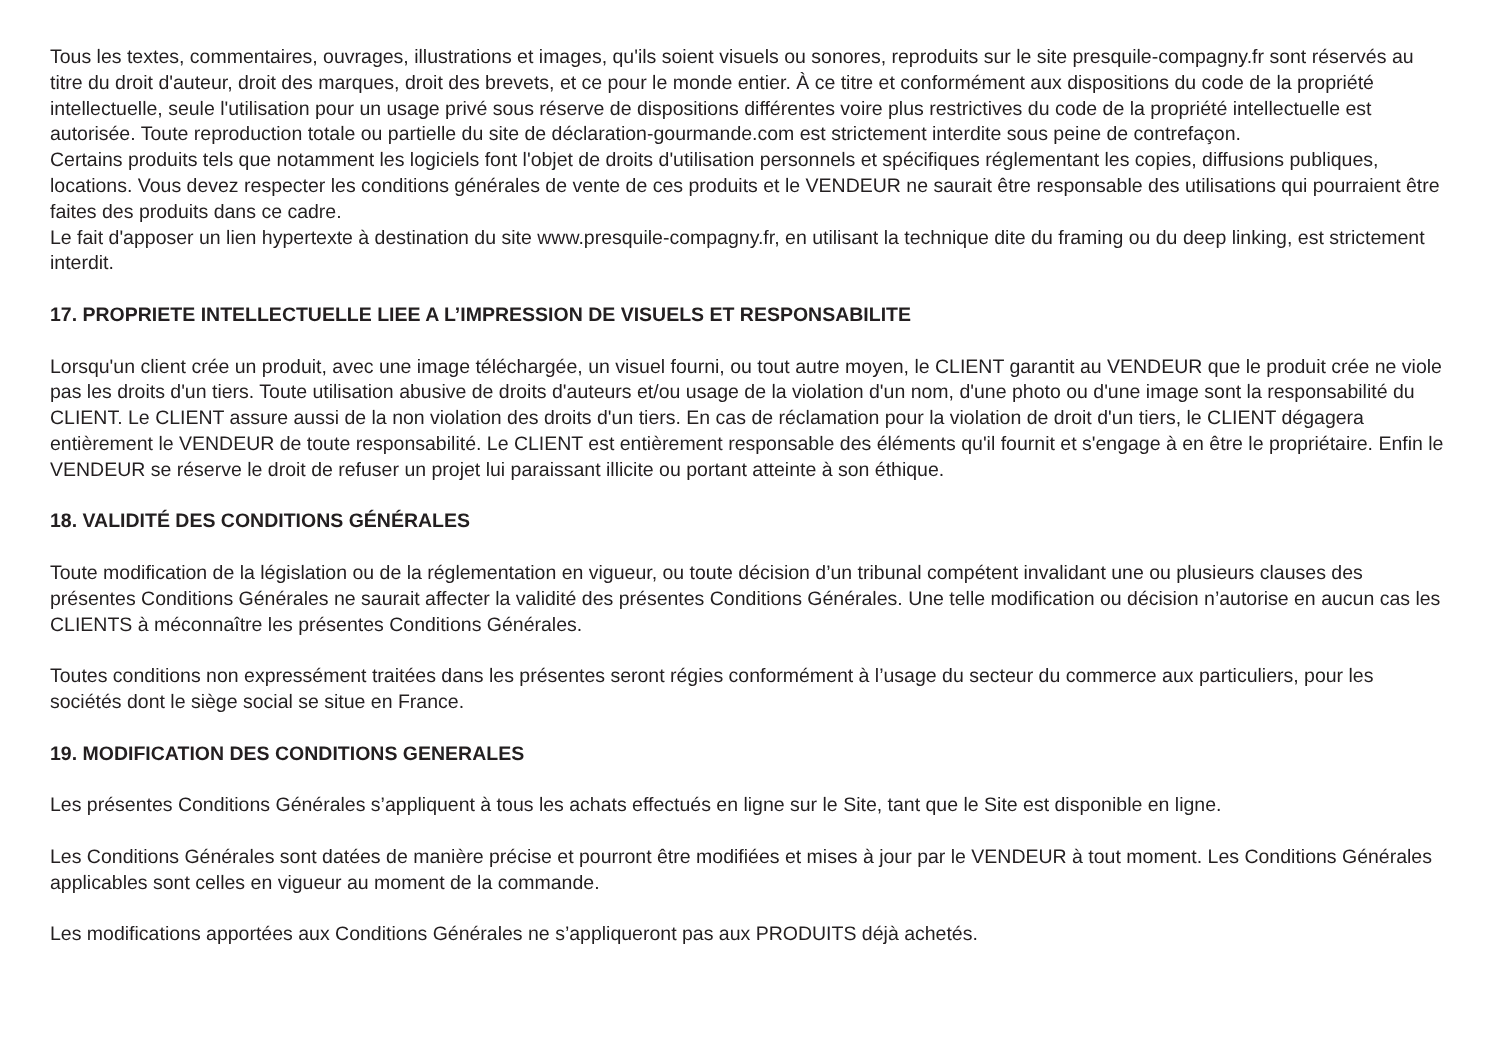Tous les textes, commentaires, ouvrages, illustrations et images, qu'ils soient visuels ou sonores, reproduits sur le site presquile-compagny.fr sont réservés au titre du droit d'auteur, droit des marques, droit des brevets, et ce pour le monde entier. À ce titre et conformément aux dispositions du code de la propriété intellectuelle, seule l'utilisation pour un usage privé sous réserve de dispositions différentes voire plus restrictives du code de la propriété intellectuelle est autorisée. Toute reproduction totale ou partielle du site de déclaration-gourmande.com est strictement interdite sous peine de contrefaçon.
Certains produits tels que notamment les logiciels font l'objet de droits d'utilisation personnels et spécifiques réglementant les copies, diffusions publiques, locations. Vous devez respecter les conditions générales de vente de ces produits et le VENDEUR ne saurait être responsable des utilisations qui pourraient être faites des produits dans ce cadre.
Le fait d'apposer un lien hypertexte à destination du site www.presquile-compagny.fr, en utilisant la technique dite du framing ou du deep linking, est strictement interdit.
17. PROPRIETE INTELLECTUELLE LIEE A L’IMPRESSION DE VISUELS ET RESPONSABILITE
Lorsqu'un client crée un produit, avec une image téléchargée, un visuel fourni, ou tout autre moyen, le CLIENT garantit au VENDEUR que le produit crée ne viole pas les droits d'un tiers. Toute utilisation abusive de droits d'auteurs et/ou usage de la violation d'un nom, d'une photo ou d'une image sont la responsabilité du CLIENT. Le CLIENT assure aussi de la non violation des droits d'un tiers. En cas de réclamation pour la violation de droit d'un tiers, le CLIENT dégagera entièrement le VENDEUR de toute responsabilité. Le CLIENT est entièrement responsable des éléments qu'il fournit et s'engage à en être le propriétaire. Enfin le VENDEUR se réserve le droit de refuser un projet lui paraissant illicite ou portant atteinte à son éthique.
18. VALIDITÉ DES CONDITIONS GÉNÉRALES
Toute modification de la législation ou de la réglementation en vigueur, ou toute décision d’un tribunal compétent invalidant une ou plusieurs clauses des présentes Conditions Générales ne saurait affecter la validité des présentes Conditions Générales. Une telle modification ou décision n’autorise en aucun cas les CLIENTS à méconnaître les présentes Conditions Générales.
Toutes conditions non expressément traitées dans les présentes seront régies conformément à l’usage du secteur du commerce aux particuliers, pour les sociétés dont le siège social se situe en France.
19. MODIFICATION DES CONDITIONS GENERALES
Les présentes Conditions Générales s’appliquent à tous les achats effectués en ligne sur le Site, tant que le Site est disponible en ligne.
Les Conditions Générales sont datées de manière précise et pourront être modifiées et mises à jour par le VENDEUR à tout moment. Les Conditions Générales applicables sont celles en vigueur au moment de la commande.
Les modifications apportées aux Conditions Générales ne s’appliqueront pas aux PRODUITS déjà achetés.